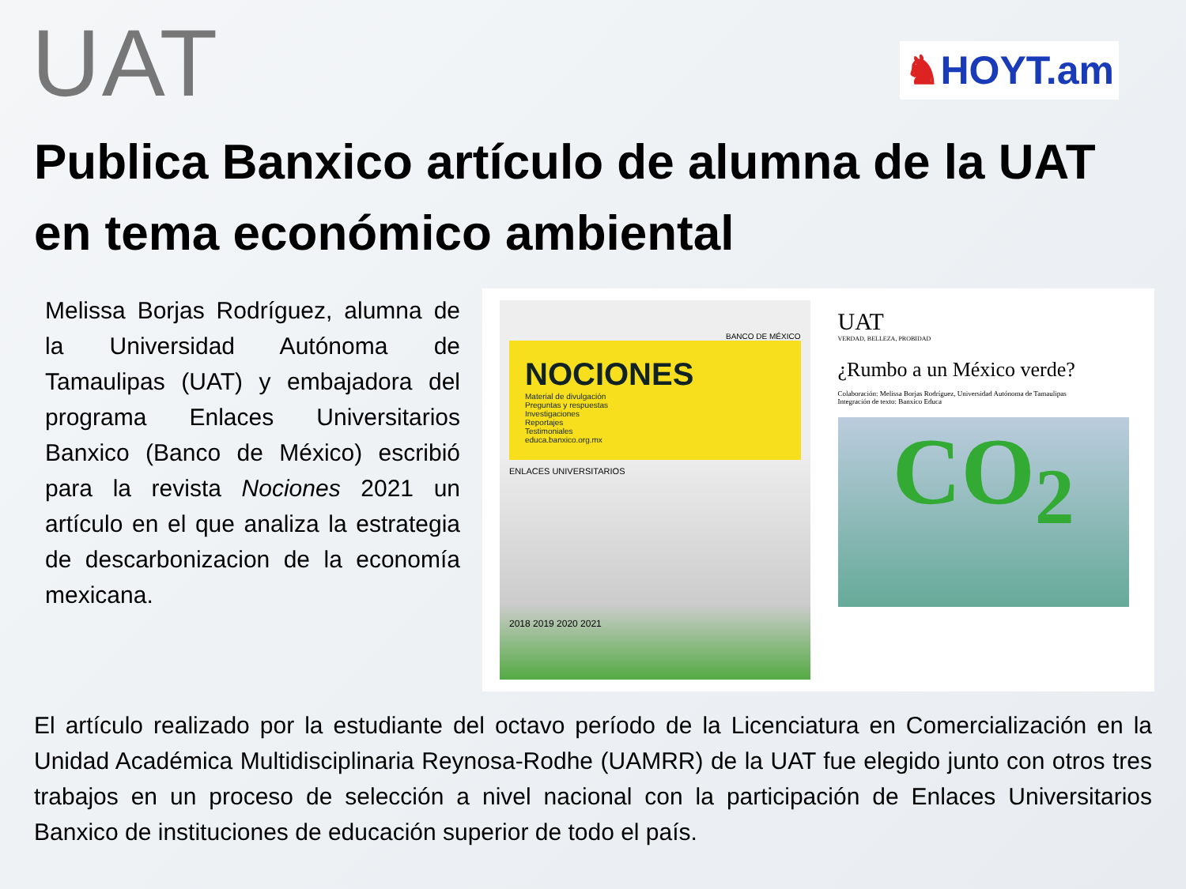UAT
♞HOYT.am
Publica Banxico artículo de alumna de la UAT en tema económico ambiental
Melissa Borjas Rodríguez, alumna de la Universidad Autónoma de Tamaulipas (UAT) y embajadora del programa Enlaces Universitarios Banxico (Banco de México) escribió para la revista Nociones 2021 un artículo en el que analiza la estrategia de descarbonizacion de la economía mexicana.
BANCO DE MÉXICO
NOCIONES
Material de divulgación
Preguntas y respuestas
Investigaciones
Reportajes
Testimoniales
educa.banxico.org.mx
ENLACES UNIVERSITARIOS
2018 2019 2020 2021
UAT
VERDAD, BELLEZA, PROBIDAD
¿Rumbo a un México verde?
Colaboración: Melissa Borjas Rodríguez, Universidad Autónoma de Tamaulipas
Integración de texto: Banxico Educa
CO<sub>2</sub>
El artículo realizado por la estudiante del octavo período de la Licenciatura en Comercialización en la Unidad Académica Multidisciplinaria Reynosa-Rodhe (UAMRR) de la UAT fue elegido junto con otros tres trabajos en un proceso de selección a nivel nacional con la participación de Enlaces Universitarios Banxico de instituciones de educación superior de todo el país.